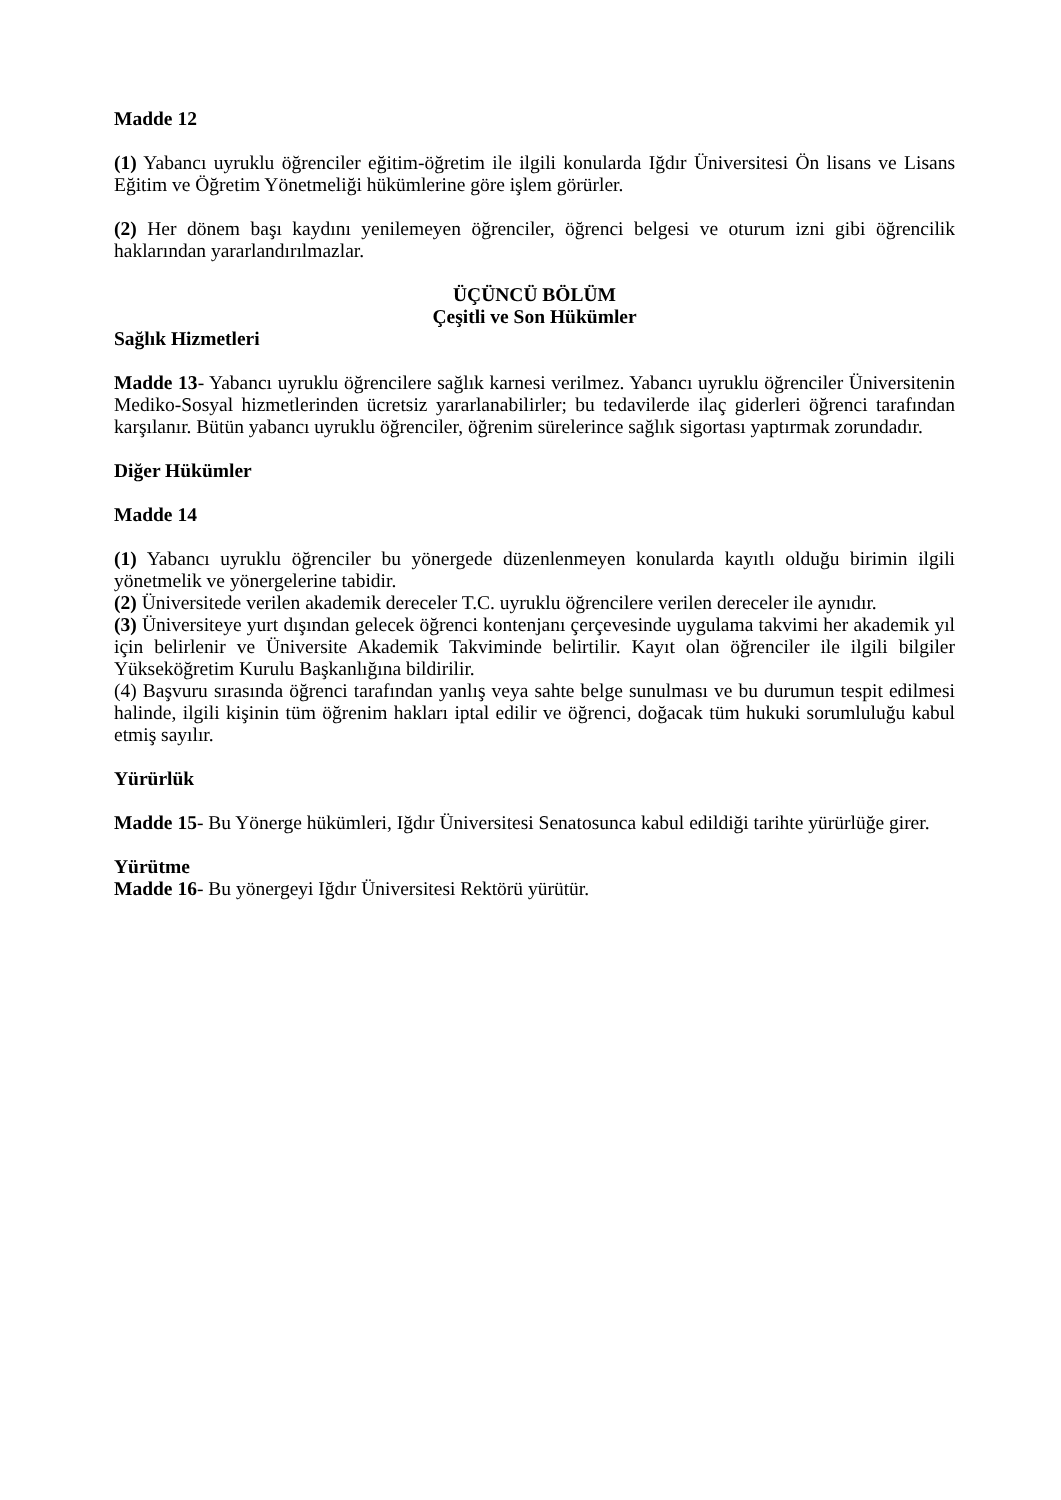Madde 12
(1) Yabancı uyruklu öğrenciler eğitim-öğretim ile ilgili konularda Iğdır Üniversitesi Ön lisans ve Lisans Eğitim ve Öğretim Yönetmeliği hükümlerine göre işlem görürler.
(2) Her dönem başı kaydını yenilemeyen öğrenciler, öğrenci belgesi ve oturum izni gibi öğrencilik haklarından yararlandırılmazlar.
ÜÇÜNCÜ BÖLÜM
Çeşitli ve Son Hükümler
Sağlık Hizmetleri
Madde 13- Yabancı uyruklu öğrencilere sağlık karnesi verilmez. Yabancı uyruklu öğrenciler Üniversitenin Mediko-Sosyal hizmetlerinden ücretsiz yararlanabilirler; bu tedavilerde ilaç giderleri öğrenci tarafından karşılanır. Bütün yabancı uyruklu öğrenciler, öğrenim sürelerince sağlık sigortası yaptırmak zorundadır.
Diğer Hükümler
Madde 14
(1) Yabancı uyruklu öğrenciler bu yönergede düzenlenmeyen konularda kayıtlı olduğu birimin ilgili yönetmelik ve yönergelerine tabidir.
(2) Üniversitede verilen akademik dereceler T.C. uyruklu öğrencilere verilen dereceler ile aynıdır.
(3) Üniversiteye yurt dışından gelecek öğrenci kontenjanı çerçevesinde uygulama takvimi her akademik yıl için belirlenir ve Üniversite Akademik Takviminde belirtilir. Kayıt olan öğrenciler ile ilgili bilgiler Yükseköğretim Kurulu Başkanlığına bildirilir.
(4) Başvuru sırasında öğrenci tarafından yanlış veya sahte belge sunulması ve bu durumun tespit edilmesi halinde, ilgili kişinin tüm öğrenim hakları iptal edilir ve öğrenci, doğacak tüm hukuki sorumluluğu kabul etmiş sayılır.
Yürürlük
Madde 15- Bu Yönerge hükümleri, Iğdır Üniversitesi Senatosunca kabul edildiği tarihte yürürlüğe girer.
Yürütme
Madde 16- Bu yönergeyi Iğdır Üniversitesi Rektörü yürütür.